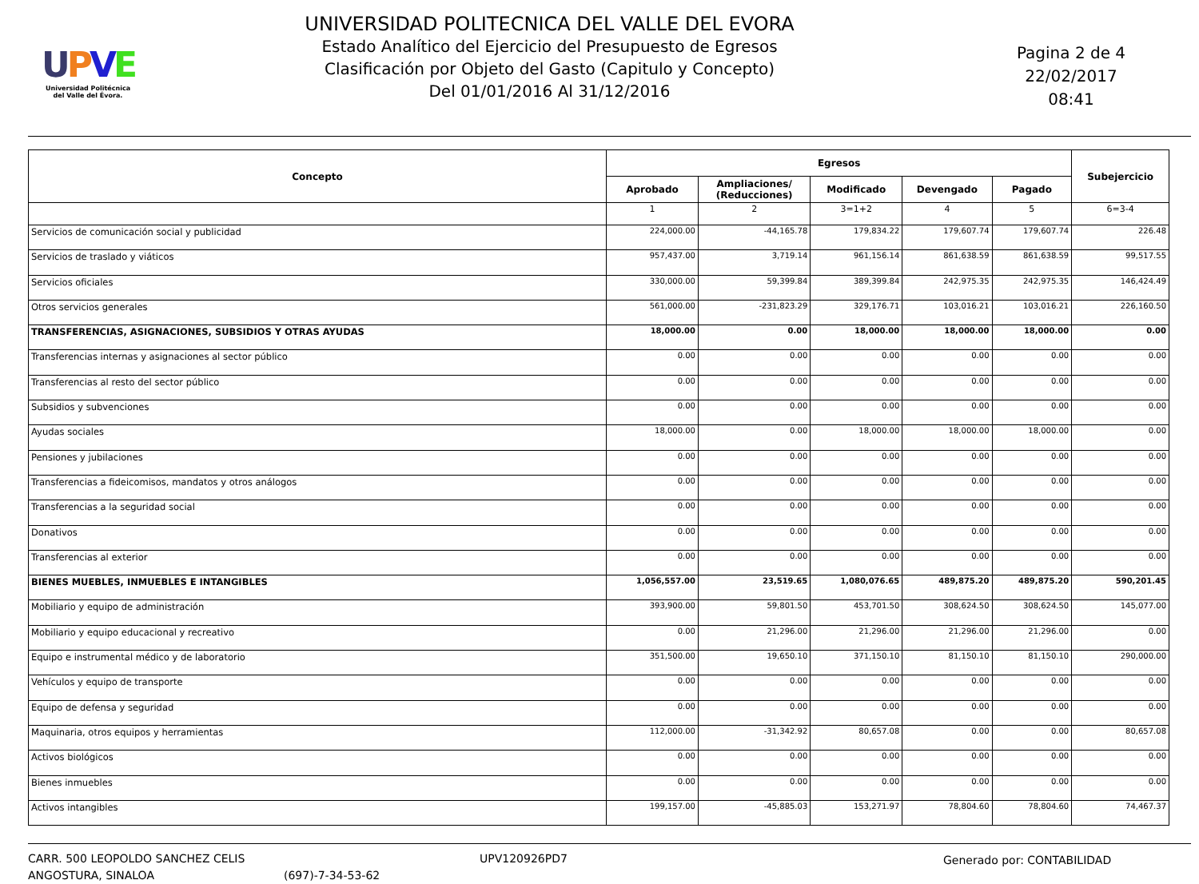UPVE
Universidad Politécnica
del Valle del Évora.
UNIVERSIDAD POLITECNICA DEL VALLE DEL EVORA
Estado Analítico del Ejercicio del Presupuesto de Egresos
Clasificación por Objeto del Gasto (Capitulo y Concepto)
Del 01/01/2016 Al 31/12/2016
Pagina 2 de 4
22/02/2017
08:41
| Concepto | Egresos | | | | | Subejercicio |
| --- | --- | --- | --- | --- | --- | --- |
| | Aprobado | Ampliaciones/ (Reducciones) | Modificado | Devengado | Pagado | |
| | 1 | 2 | 3=1+2 | 4 | 5 | 6=3-4 |
| Servicios de comunicación social y publicidad | 224,000.00 | -44,165.78 | 179,834.22 | 179,607.74 | 179,607.74 | 226.48 |
| Servicios de traslado y viáticos | 957,437.00 | 3,719.14 | 961,156.14 | 861,638.59 | 861,638.59 | 99,517.55 |
| Servicios oficiales | 330,000.00 | 59,399.84 | 389,399.84 | 242,975.35 | 242,975.35 | 146,424.49 |
| Otros servicios generales | 561,000.00 | -231,823.29 | 329,176.71 | 103,016.21 | 103,016.21 | 226,160.50 |
| TRANSFERENCIAS, ASIGNACIONES, SUBSIDIOS Y OTRAS AYUDAS | 18,000.00 | 0.00 | 18,000.00 | 18,000.00 | 18,000.00 | 0.00 |
| Transferencias internas y asignaciones al sector público | 0.00 | 0.00 | 0.00 | 0.00 | 0.00 | 0.00 |
| Transferencias al resto del sector público | 0.00 | 0.00 | 0.00 | 0.00 | 0.00 | 0.00 |
| Subsidios y subvenciones | 0.00 | 0.00 | 0.00 | 0.00 | 0.00 | 0.00 |
| Ayudas sociales | 18,000.00 | 0.00 | 18,000.00 | 18,000.00 | 18,000.00 | 0.00 |
| Pensiones y jubilaciones | 0.00 | 0.00 | 0.00 | 0.00 | 0.00 | 0.00 |
| Transferencias a fideicomisos, mandatos y otros análogos | 0.00 | 0.00 | 0.00 | 0.00 | 0.00 | 0.00 |
| Transferencias a la seguridad social | 0.00 | 0.00 | 0.00 | 0.00 | 0.00 | 0.00 |
| Donativos | 0.00 | 0.00 | 0.00 | 0.00 | 0.00 | 0.00 |
| Transferencias al exterior | 0.00 | 0.00 | 0.00 | 0.00 | 0.00 | 0.00 |
| BIENES MUEBLES, INMUEBLES E INTANGIBLES | 1,056,557.00 | 23,519.65 | 1,080,076.65 | 489,875.20 | 489,875.20 | 590,201.45 |
| Mobiliario y equipo de administración | 393,900.00 | 59,801.50 | 453,701.50 | 308,624.50 | 308,624.50 | 145,077.00 |
| Mobiliario y equipo educacional y recreativo | 0.00 | 21,296.00 | 21,296.00 | 21,296.00 | 21,296.00 | 0.00 |
| Equipo e instrumental médico y de laboratorio | 351,500.00 | 19,650.10 | 371,150.10 | 81,150.10 | 81,150.10 | 290,000.00 |
| Vehículos y equipo de transporte | 0.00 | 0.00 | 0.00 | 0.00 | 0.00 | 0.00 |
| Equipo de defensa y seguridad | 0.00 | 0.00 | 0.00 | 0.00 | 0.00 | 0.00 |
| Maquinaria, otros equipos y herramientas | 112,000.00 | -31,342.92 | 80,657.08 | 0.00 | 0.00 | 80,657.08 |
| Activos biológicos | 0.00 | 0.00 | 0.00 | 0.00 | 0.00 | 0.00 |
| Bienes inmuebles | 0.00 | 0.00 | 0.00 | 0.00 | 0.00 | 0.00 |
| Activos intangibles | 199,157.00 | -45,885.03 | 153,271.97 | 78,804.60 | 78,804.60 | 74,467.37 |
CARR. 500 LEOPOLDO SANCHEZ CELIS
ANGOSTURA, SINALOA
(697)-7-34-53-62
UPV120926PD7 Generado por: CONTABILIDAD